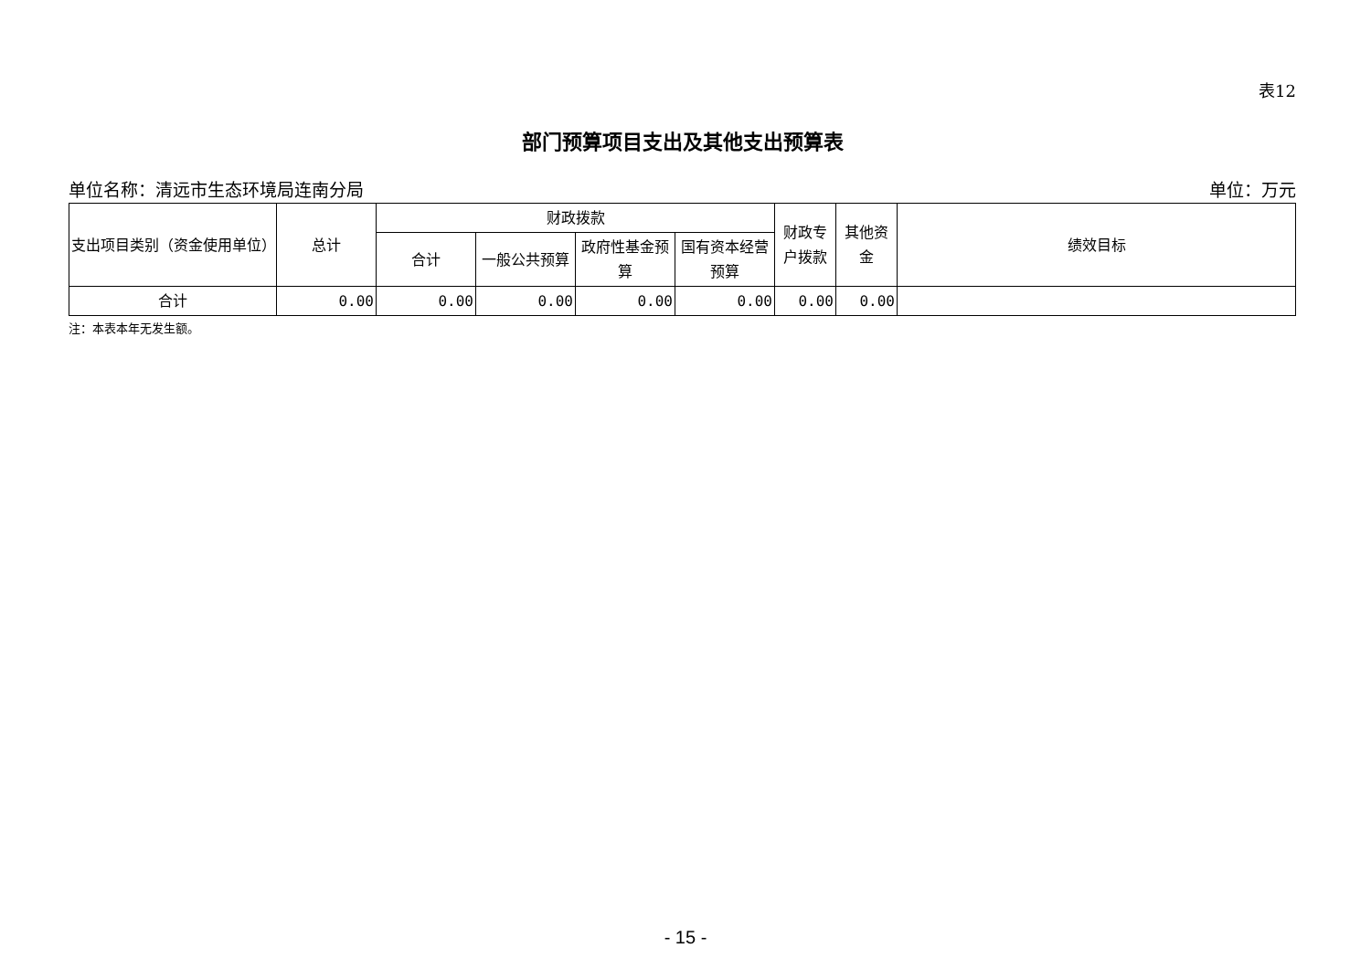表12
部门预算项目支出及其他支出预算表
单位名称：清远市生态环境局连南分局 单位：万元
| 支出项目类别（资金使用单位） | 总计 | 财政拨款 | | | | 财政专户拨款 | 其他资金 | 绩效目标 |
| --- | --- | --- | --- | --- | --- | --- | --- | --- |
| | | 合计 | 一般公共预算 | 政府性基金预算 | 国有资本经营预算 | | | |
| 合计 | 0.00 | 0.00 | 0.00 | 0.00 | 0.00 | 0.00 | 0.00 | |
注：本表本年无发生额。
- 15 -